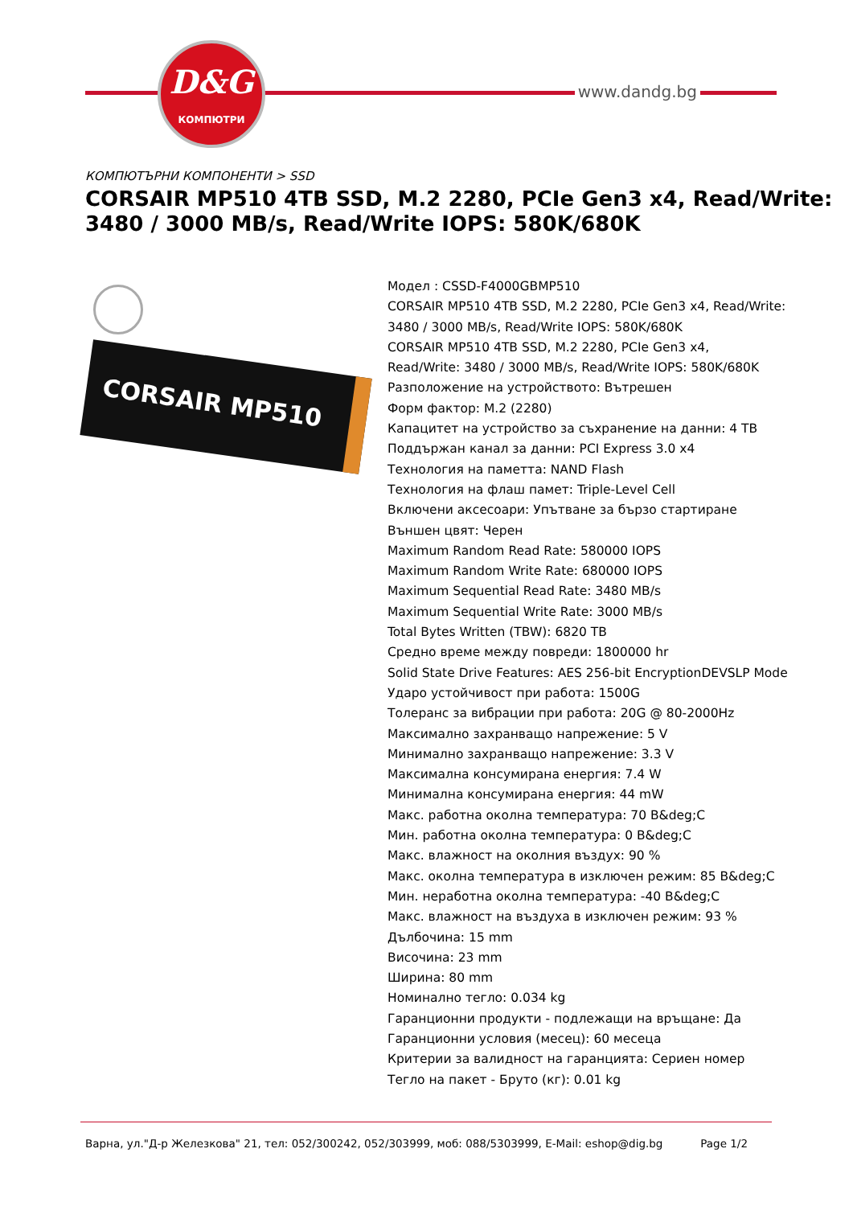D&G
КОМПЮТРИ
www.dandg.bg
КОМПЮТЪРНИ КОМПОНЕНТИ > SSD
CORSAIR MP510 4TB SSD, M.2 2280, PCIe Gen3 x4, Read/Write: 3480 / 3000 MB/s, Read/Write IOPS: 580K/680K
CORSAIR MP510
Модел : CSSD-F4000GBMP510
CORSAIR MP510 4TB SSD, M.2 2280, PCIe Gen3 x4, Read/Write: 3480 / 3000 MB/s, Read/Write IOPS: 580K/680K
CORSAIR MP510 4TB SSD, M.2 2280, PCIe Gen3 x4,
Read/Write: 3480 / 3000 MB/s, Read/Write IOPS: 580K/680K
Разположение на устройството: Вътрешен
Форм фактор: M.2 (2280)
Капацитет на устройство за съхранение на данни: 4 TB
Поддържан канал за данни: PCI Express 3.0 x4
Технология на паметта: NAND Flash
Технология на флаш памет: Triple-Level Cell
Включени аксесоари: Упътване за бързо стартиране
Външен цвят: Черен
Maximum Random Read Rate: 580000 IOPS
Maximum Random Write Rate: 680000 IOPS
Maximum Sequential Read Rate: 3480 MB/s
Maximum Sequential Write Rate: 3000 MB/s
Total Bytes Written (TBW): 6820 TB
Средно време между повреди: 1800000 hr
Solid State Drive Features: AES 256-bit EncryptionDEVSLP Mode
Ударо устойчивост при работа: 1500G
Толеранс за вибрации при работа: 20G @ 80-2000Hz
Максимално захранващо напрежение: 5 V
Минимално захранващо напрежение: 3.3 V
Максимална консумирана енергия: 7.4 W
Минимална консумирана енергия: 44 mW
Макс. работна околна температура: 70 B&deg;C
Мин. работна околна температура: 0 B&deg;C
Макс. влажност на околния въздух: 90 %
Макс. околна температура в изключен режим: 85 B&deg;C
Мин. неработна околна температура: -40 B&deg;C
Макс. влажност на въздуха в изключен режим: 93 %
Дълбочина: 15 mm
Височина: 23 mm
Ширина: 80 mm
Номинално тегло: 0.034 kg
Гаранционни продукти - подлежащи на връщане: Да
Гаранционни условия (месец): 60 месеца
Критерии за валидност на гаранцията: Сериен номер
Тегло на пакет - Бруто (кг): 0.01 kg
Варна, ул."Д-р Железкова" 21, тел: 052/300242, 052/303999, моб: 088/5303999, E-Mail: eshop@dig.bg Page 1/2